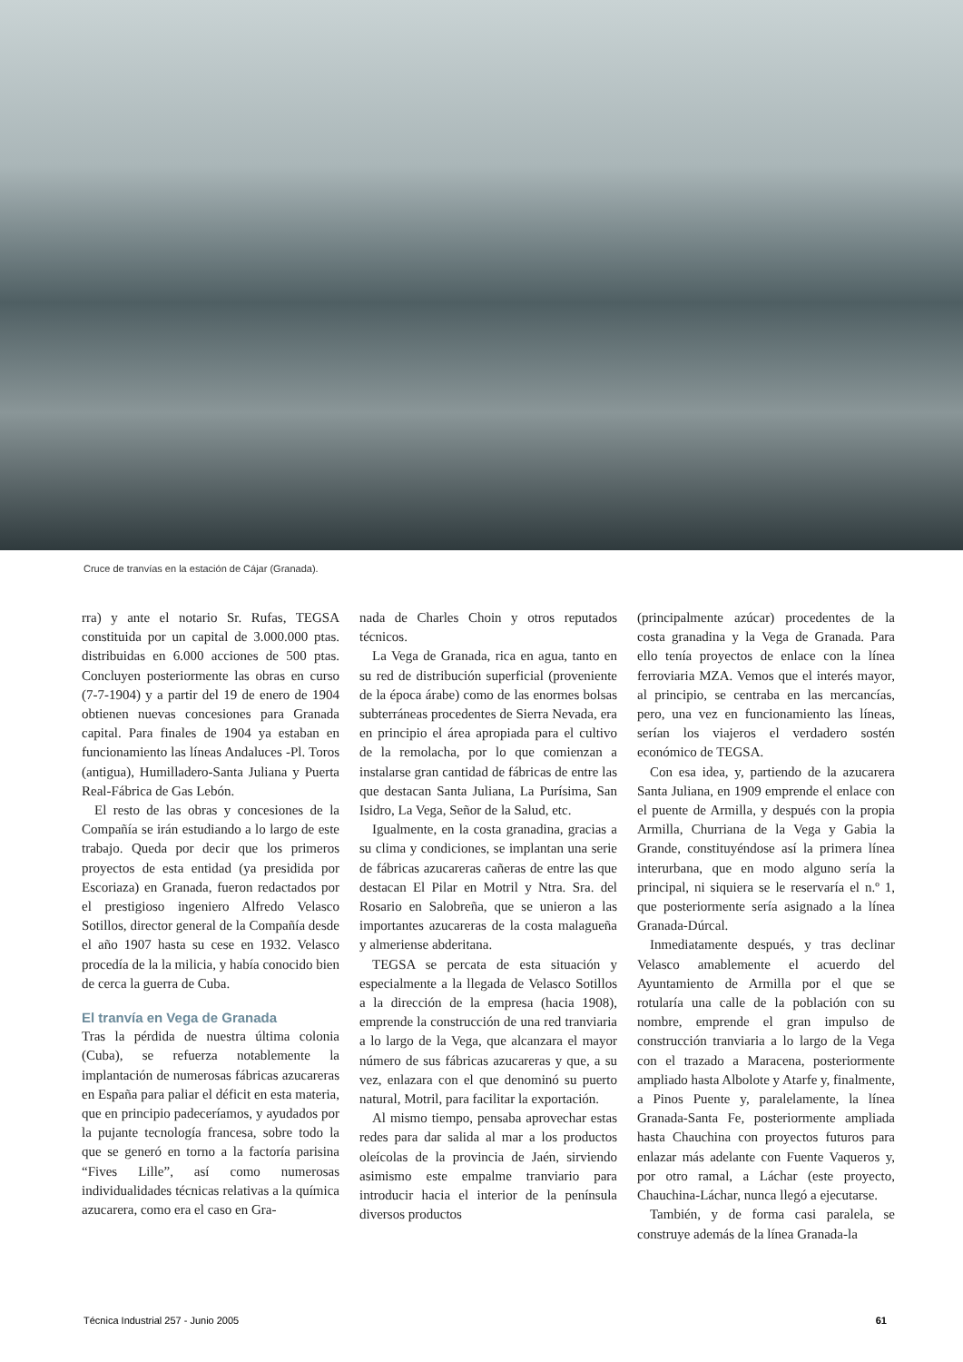Cruce de tranvías en la estación de Cájar (Granada).
rra) y ante el notario Sr. Rufas, TEGSA constituida por un capital de 3.000.000 ptas. distribuidas en 6.000 acciones de 500 ptas. Concluyen posteriormente las obras en curso (7-7-1904) y a partir del 19 de enero de 1904 obtienen nuevas concesiones para Granada capital. Para finales de 1904 ya estaban en funcionamiento las líneas Andaluces -Pl. Toros (antigua), Humilladero-Santa Juliana y Puerta Real-Fábrica de Gas Lebón.
El resto de las obras y concesiones de la Compañía se irán estudiando a lo largo de este trabajo. Queda por decir que los primeros proyectos de esta entidad (ya presidida por Escoriaza) en Granada, fueron redactados por el prestigioso ingeniero Alfredo Velasco Sotillos, director general de la Compañía desde el año 1907 hasta su cese en 1932. Velasco procedía de la la milicia, y había conocido bien de cerca la guerra de Cuba.
El tranvía en Vega de Granada
Tras la pérdida de nuestra última colonia (Cuba), se refuerza notablemente la implantación de numerosas fábricas azucareras en España para paliar el déficit en esta materia, que en principio padeceríamos, y ayudados por la pujante tecnología francesa, sobre todo la que se generó en torno a la factoría parisina “Fives Lille”, así como numerosas individualidades técnicas relativas a la química azucarera, como era el caso en Gra-
nada de Charles Choin y otros reputados técnicos.
La Vega de Granada, rica en agua, tanto en su red de distribución superficial (proveniente de la época árabe) como de las enormes bolsas subterráneas procedentes de Sierra Nevada, era en principio el área apropiada para el cultivo de la remolacha, por lo que comienzan a instalarse gran cantidad de fábricas de entre las que destacan Santa Juliana, La Purísima, San Isidro, La Vega, Señor de la Salud, etc.
Igualmente, en la costa granadina, gracias a su clima y condiciones, se implantan una serie de fábricas azucareras cañeras de entre las que destacan El Pilar en Motril y Ntra. Sra. del Rosario en Salobreña, que se unieron a las importantes azucareras de la costa malagueña y almeriense abderitana.
TEGSA se percata de esta situación y especialmente a la llegada de Velasco Sotillos a la dirección de la empresa (hacia 1908), emprende la construcción de una red tranviaria a lo largo de la Vega, que alcanzara el mayor número de sus fábricas azucareras y que, a su vez, enlazara con el que denominó su puerto natural, Motril, para facilitar la exportación.
Al mismo tiempo, pensaba aprovechar estas redes para dar salida al mar a los productos oleícolas de la provincia de Jaén, sirviendo asimismo este empalme tranviario para introducir hacia el interior de la península diversos productos
(principalmente azúcar) procedentes de la costa granadina y la Vega de Granada. Para ello tenía proyectos de enlace con la línea ferroviaria MZA. Vemos que el interés mayor, al principio, se centraba en las mercancías, pero, una vez en funcionamiento las líneas, serían los viajeros el verdadero sostén económico de TEGSA.
Con esa idea, y, partiendo de la azucarera Santa Juliana, en 1909 emprende el enlace con el puente de Armilla, y después con la propia Armilla, Churriana de la Vega y Gabia la Grande, constituyéndose así la primera línea interurbana, que en modo alguno sería la principal, ni siquiera se le reservaría el n.º 1, que posteriormente sería asignado a la línea Granada-Dúrcal.
Inmediatamente después, y tras declinar Velasco amablemente el acuerdo del Ayuntamiento de Armilla por el que se rotularía una calle de la población con su nombre, emprende el gran impulso de construcción tranviaria a lo largo de la Vega con el trazado a Maracena, posteriormente ampliado hasta Albolote y Atarfe y, finalmente, a Pinos Puente y, paralelamente, la línea Granada-Santa Fe, posteriormente ampliada hasta Chauchina con proyectos futuros para enlazar más adelante con Fuente Vaqueros y, por otro ramal, a Láchar (este proyecto, Chauchina-Láchar, nunca llegó a ejecutarse.
También, y de forma casi paralela, se construye además de la línea Granada-la
Técnica Industrial 257 - Junio 2005 61